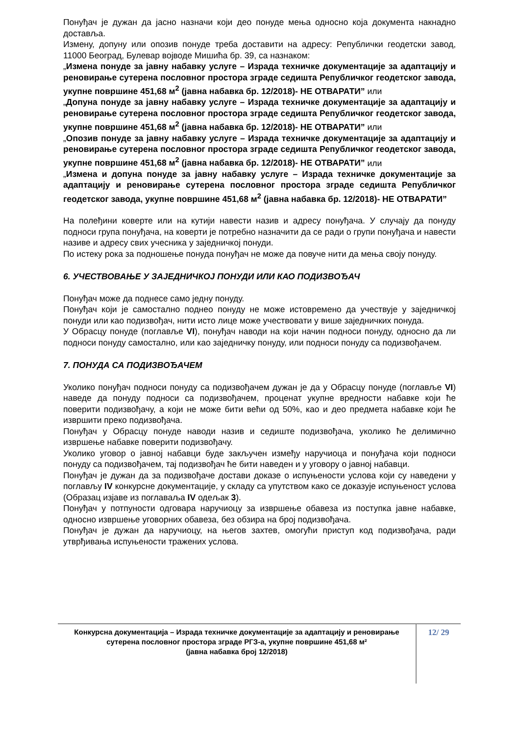Понуђач је дужан да јасно назначи који део понуде мења односно која документа накнадно доставља.
Измену, допуну или опозив понуде треба доставити на адресу: Републички геодетски завод, 11000 Београд, Булевар војводе Мишића бр. 39, са назнаком:
„Измена понуде за јавну набавку услуге – Израда техничке документације за адаптацију и реновирање сутерена пословног простора зграде седишта Републичког геодетског завода, укупне површине 451,68 м<sup>2</sup> (јавна набавка бр. 12/2018)- НЕ ОТВАРАТИ” или
„Допуна понуде за јавну набавку услуге – Израда техничке документације за адаптацију и реновирање сутерена пословног простора зграде седишта Републичког геодетског завода, укупне површине 451,68 м<sup>2</sup> (јавна набавка бр. 12/2018)- НЕ ОТВАРАТИ” или
„Опозив понуде за јавну набавку услуге – Израда техничке документације за адаптацију и реновирање сутерена пословног простора зграде седишта Републичког геодетског завода, укупне површине 451,68 м<sup>2</sup> (јавна набавка бр. 12/2018)- НЕ ОТВАРАТИ” или
„Измена и допуна понуде за јавну набавку услуге – Израда техничке документације за адаптацију и реновирање сутерена пословног простора зграде седишта Републичког геодетског завода, укупне површине 451,68 м<sup>2</sup> (јавна набавка бр. 12/2018)- НЕ ОТВАРАТИ”
На полеђини коверте или на кутији навести назив и адресу понуђача. У случају да понуду подноси група понуђача, на коверти је потребно назначити да се ради о групи понуђача и навести називе и адресу свих учесника у заједничкој понуди.
По истеку рока за подношење понуда понуђач не може да повуче нити да мења своју понуду.
6. УЧЕСТВОВАЊЕ У ЗАЈЕДНИЧКОЈ ПОНУДИ ИЛИ КАО ПОДИЗВОЂАЧ
Понуђач може да поднесе само једну понуду.
Понуђач који је самостално поднео понуду не може истовремено да учествује у заједничкој понуди или као подизвођач, нити исто лице може учествовати у више заједничких понуда.
У Обрасцу понуде (поглавље VI), понуђач наводи на који начин подноси понуду, односно да ли подноси понуду самостално, или као заједничку понуду, или подноси понуду са подизвођачем.
7. ПОНУДА СА ПОДИЗВОЂАЧЕМ
Уколико понуђач подноси понуду са подизвођачем дужан је да у Обрасцу понуде (поглавље VI) наведе да понуду подноси са подизвођачем, проценат укупне вредности набавке који ће поверити подизвођачу, а који не може бити већи од 50%, као и део предмета набавке који ће извршити преко подизвођача.
Понуђач у Обрасцу понуде наводи назив и седиште подизвођача, уколико ће делимично извршење набавке поверити подизвођачу.
Уколико уговор о јавној набавци буде закључен између наручиоца и понуђача који подноси понуду са подизвођачем, тај подизвођач ће бити наведен и у уговору о јавној набавци.
Понуђач је дужан да за подизвођаче достави доказе о испуњености услова који су наведени у поглављу IV конкурсне документације, у складу са упутством како се доказује испуњеност услова (Образац изјаве из поглаваља IV одељак 3).
Понуђач у потпуности одговара наручиоцу за извршење обавеза из поступка јавне набавке, односно извршење уговорних обавеза, без обзира на број подизвођача.
Понуђач је дужан да наручиоцу, на његов захтев, омогући приступ код подизвођача, ради утврђивања испуњености тражених услова.
Конкурсна документација – Израда техничке документације за адаптацију и реновирање сутерена пословног простора зграде РГЗ-а, укупне површине 451,68 м²
(јавна набавка број 12/2018)
12/ 29